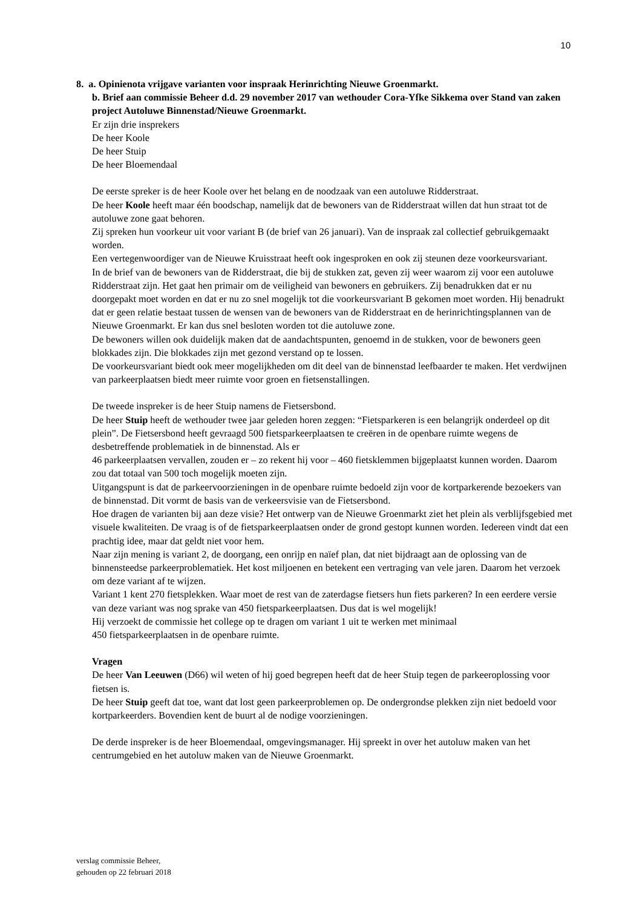10
8. a. Opinienota vrijgave varianten voor inspraak Herinrichting Nieuwe Groenmarkt.
b. Brief aan commissie Beheer d.d. 29 november 2017 van wethouder Cora-Yfke Sikkema over Stand van zaken project Autoluwe Binnenstad/Nieuwe Groenmarkt.
Er zijn drie insprekers
De heer Koole
De heer Stuip
De heer Bloemendaal
De eerste spreker is de heer Koole over het belang en de noodzaak van een autoluwe Ridderstraat.
De heer Koole heeft maar één boodschap, namelijk dat de bewoners van de Ridderstraat willen dat hun straat tot de autoluwe zone gaat behoren.
Zij spreken hun voorkeur uit voor variant B (de brief van 26 januari). Van de inspraak zal collectief gebruikgemaakt worden.
Een vertegenwoordiger van de Nieuwe Kruisstraat heeft ook ingesproken en ook zij steunen deze voorkeursvariant.
In de brief van de bewoners van de Ridderstraat, die bij de stukken zat, geven zij weer waarom zij voor een autoluwe Ridderstraat zijn. Het gaat hen primair om de veiligheid van bewoners en gebruikers. Zij benadrukken dat er nu doorgepakt moet worden en dat er nu zo snel mogelijk tot die voorkeursvariant B gekomen moet worden. Hij benadrukt dat er geen relatie bestaat tussen de wensen van de bewoners van de Ridderstraat en de herinrichtingsplannen van de Nieuwe Groenmarkt. Er kan dus snel besloten worden tot die autoluwe zone.
De bewoners willen ook duidelijk maken dat de aandachtspunten, genoemd in de stukken, voor de bewoners geen blokkades zijn. Die blokkades zijn met gezond verstand op te lossen.
De voorkeursvariant biedt ook meer mogelijkheden om dit deel van de binnenstad leefbaarder te maken. Het verdwijnen van parkeerplaatsen biedt meer ruimte voor groen en fietsenstallingen.
De tweede inspreker is de heer Stuip namens de Fietsersbond.
De heer Stuip heeft de wethouder twee jaar geleden horen zeggen: “Fietsparkeren is een belangrijk onderdeel op dit plein”. De Fietsersbond heeft gevraagd 500 fietsparkeerplaatsen te creëren in de openbare ruimte wegens de desbetreffende problematiek in de binnenstad. Als er
46 parkeerplaatsen vervallen, zouden er – zo rekent hij voor – 460 fietsklemmen bijgeplaatst kunnen worden. Daarom zou dat totaal van 500 toch mogelijk moeten zijn.
Uitgangspunt is dat de parkeervoorzieningen in de openbare ruimte bedoeld zijn voor de kortparkerende bezoekers van de binnenstad. Dit vormt de basis van de verkeersvisie van de Fietsersbond.
Hoe dragen de varianten bij aan deze visie? Het ontwerp van de Nieuwe Groenmarkt ziet het plein als verblijfsgebied met visuele kwaliteiten. De vraag is of de fietsparkeerplaatsen onder de grond gestopt kunnen worden. Iedereen vindt dat een prachtig idee, maar dat geldt niet voor hem.
Naar zijn mening is variant 2, de doorgang, een onrijp en naïef plan, dat niet bijdraagt aan de oplossing van de binnensteedse parkeerproblematiek. Het kost miljoenen en betekent een vertraging van vele jaren. Daarom het verzoek om deze variant af te wijzen.
Variant 1 kent 270 fietsplekken. Waar moet de rest van de zaterdagse fietsers hun fiets parkeren? In een eerdere versie van deze variant was nog sprake van 450 fietsparkeerplaatsen. Dus dat is wel mogelijk!
Hij verzoekt de commissie het college op te dragen om variant 1 uit te werken met minimaal
450 fietsparkeerplaatsen in de openbare ruimte.
Vragen
De heer Van Leeuwen (D66) wil weten of hij goed begrepen heeft dat de heer Stuip tegen de parkeeroplossing voor fietsen is.
De heer Stuip geeft dat toe, want dat lost geen parkeerproblemen op. De ondergrondse plekken zijn niet bedoeld voor kortparkeerders. Bovendien kent de buurt al de nodige voorzieningen.
De derde inspreker is de heer Bloemendaal, omgevingsmanager. Hij spreekt in over het autoluw maken van het centrumgebied en het autoluw maken van de Nieuwe Groenmarkt.
verslag commissie Beheer,
gehouden op 22 februari 2018